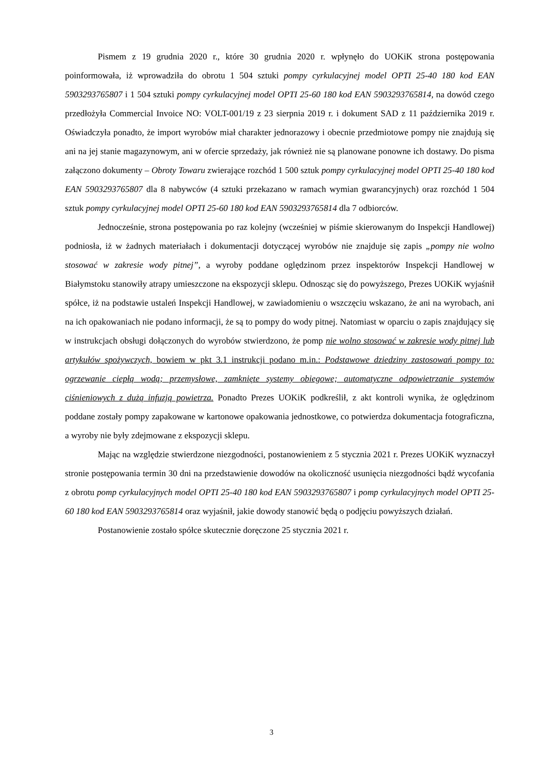Pismem z 19 grudnia 2020 r., które 30 grudnia 2020 r. wpłynęło do UOKiK strona postępowania poinformowała, iż wprowadziła do obrotu 1 504 sztuki pompy cyrkulacyjnej model OPTI 25-40 180 kod EAN 5903293765807 i 1 504 sztuki pompy cyrkulacyjnej model OPTI 25-60 180 kod EAN 5903293765814, na dowód czego przedłożyła Commercial Invoice NO: VOLT-001/19 z 23 sierpnia 2019 r. i dokument SAD z 11 października 2019 r. Oświadczyła ponadto, że import wyrobów miał charakter jednorazowy i obecnie przedmiotowe pompy nie znajdują się ani na jej stanie magazynowym, ani w ofercie sprzedaży, jak również nie są planowane ponowne ich dostawy. Do pisma załączono dokumenty – Obroty Towaru zwierające rozchód 1 500 sztuk pompy cyrkulacyjnej model OPTI 25-40 180 kod EAN 5903293765807 dla 8 nabywców (4 sztuki przekazano w ramach wymian gwarancyjnych) oraz rozchód 1 504 sztuk pompy cyrkulacyjnej model OPTI 25-60 180 kod EAN 5903293765814 dla 7 odbiorców.
Jednocześnie, strona postępowania po raz kolejny (wcześniej w piśmie skierowanym do Inspekcji Handlowej) podniosła, iż w żadnych materiałach i dokumentacji dotyczącej wyrobów nie znajduje się zapis „pompy nie wolno stosować w zakresie wody pitnej”, a wyroby poddane oględzinom przez inspektorów Inspekcji Handlowej w Białymstoku stanowiły atrapy umieszczone na ekspozycji sklepu. Odnosząc się do powyższego, Prezes UOKiK wyjaśnił spółce, iż na podstawie ustaleń Inspekcji Handlowej, w zawiadomieniu o wszczęciu wskazano, że ani na wyrobach, ani na ich opakowaniach nie podano informacji, że są to pompy do wody pitnej. Natomiast w oparciu o zapis znajdujący się w instrukcjach obsługi dołączonych do wyrobów stwierdzono, że pomp nie wolno stosować w zakresie wody pitnej lub artykułów spożywczych, bowiem w pkt 3.1 instrukcji podano m.in.: Podstawowe dziedziny zastosowań pompy to: ogrzewanie ciepłą wodą; przemysłowe, zamknięte systemy obiegowe; automatyczne odpowietrzanie systemów ciśnieniowych z dużą infuzją powietrza. Ponadto Prezes UOKiK podkreślił, z akt kontroli wynika, że oględzinom poddane zostały pompy zapakowane w kartonowe opakowania jednostkowe, co potwierdza dokumentacja fotograficzna, a wyroby nie były zdejmowane z ekspozycji sklepu.
Mając na względzie stwierdzone niezgodności, postanowieniem z 5 stycznia 2021 r. Prezes UOKiK wyznaczył stronie postępowania termin 30 dni na przedstawienie dowodów na okoliczność usunięcia niezgodności bądź wycofania z obrotu pomp cyrkulacyjnych model OPTI 25-40 180 kod EAN 5903293765807 i pomp cyrkulacyjnych model OPTI 25-60 180 kod EAN 5903293765814 oraz wyjaśnił, jakie dowody stanowić będą o podjęciu powyższych działań.
Postanowienie zostało spółce skutecznie doręczone 25 stycznia 2021 r.
3